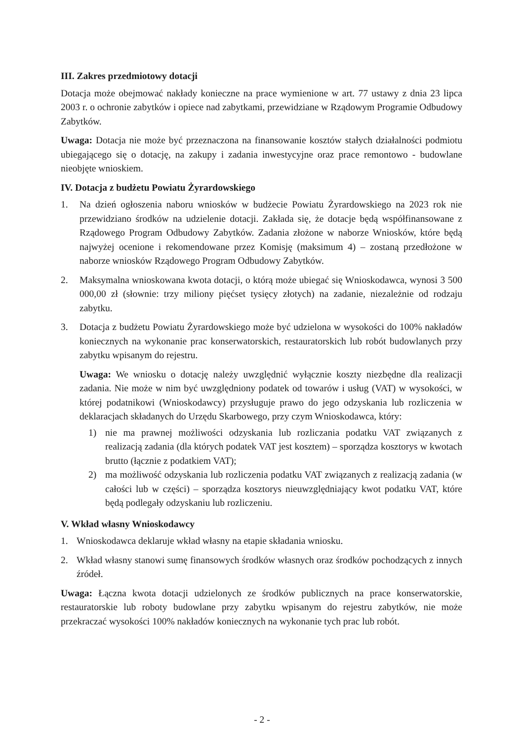III. Zakres przedmiotowy dotacji
Dotacja może obejmować nakłady konieczne na prace wymienione w art. 77 ustawy z dnia 23 lipca 2003 r. o ochronie zabytków i opiece nad zabytkami, przewidziane w Rządowym Programie Odbudowy Zabytków.
Uwaga: Dotacja nie może być przeznaczona na finansowanie kosztów stałych działalności podmiotu ubiegającego się o dotację, na zakupy i zadania inwestycyjne oraz prace remontowo - budowlane nieobjęte wnioskiem.
IV. Dotacja z budżetu Powiatu Żyrardowskiego
1. Na dzień ogłoszenia naboru wniosków w budżecie Powiatu Żyrardowskiego na 2023 rok nie przewidziano środków na udzielenie dotacji. Zakłada się, że dotacje będą współfinansowane z Rządowego Program Odbudowy Zabytków. Zadania złożone w naborze Wniosków, które będą najwyżej ocenione i rekomendowane przez Komisję (maksimum 4) – zostaną przedłożone w naborze wniosków Rządowego Program Odbudowy Zabytków.
2. Maksymalna wnioskowana kwota dotacji, o którą może ubiegać się Wnioskodawca, wynosi 3 500 000,00 zł (słownie: trzy miliony pięćset tysięcy złotych) na zadanie, niezależnie od rodzaju zabytku.
3. Dotacja z budżetu Powiatu Żyrardowskiego może być udzielona w wysokości do 100% nakładów koniecznych na wykonanie prac konserwatorskich, restauratorskich lub robót budowlanych przy zabytku wpisanym do rejestru.
Uwaga: We wniosku o dotację należy uwzględnić wyłącznie koszty niezbędne dla realizacji zadania. Nie może w nim być uwzględniony podatek od towarów i usług (VAT) w wysokości, w której podatnikowi (Wnioskodawcy) przysługuje prawo do jego odzyskania lub rozliczenia w deklaracjach składanych do Urzędu Skarbowego, przy czym Wnioskodawca, który:
1) nie ma prawnej możliwości odzyskania lub rozliczania podatku VAT związanych z realizacją zadania (dla których podatek VAT jest kosztem) – sporządza kosztorys w kwotach brutto (łącznie z podatkiem VAT);
2) ma możliwość odzyskania lub rozliczenia podatku VAT związanych z realizacją zadania (w całości lub w części) – sporządza kosztorys nieuwzględniający kwot podatku VAT, które będą podlegały odzyskaniu lub rozliczeniu.
V. Wkład własny Wnioskodawcy
1. Wnioskodawca deklaruje wkład własny na etapie składania wniosku.
2. Wkład własny stanowi sumę finansowych środków własnych oraz środków pochodzących z innych źródeł.
Uwaga: Łączna kwota dotacji udzielonych ze środków publicznych na prace konserwatorskie, restauratorskie lub roboty budowlane przy zabytku wpisanym do rejestru zabytków, nie może przekraczać wysokości 100% nakładów koniecznych na wykonanie tych prac lub robót.
- 2 -